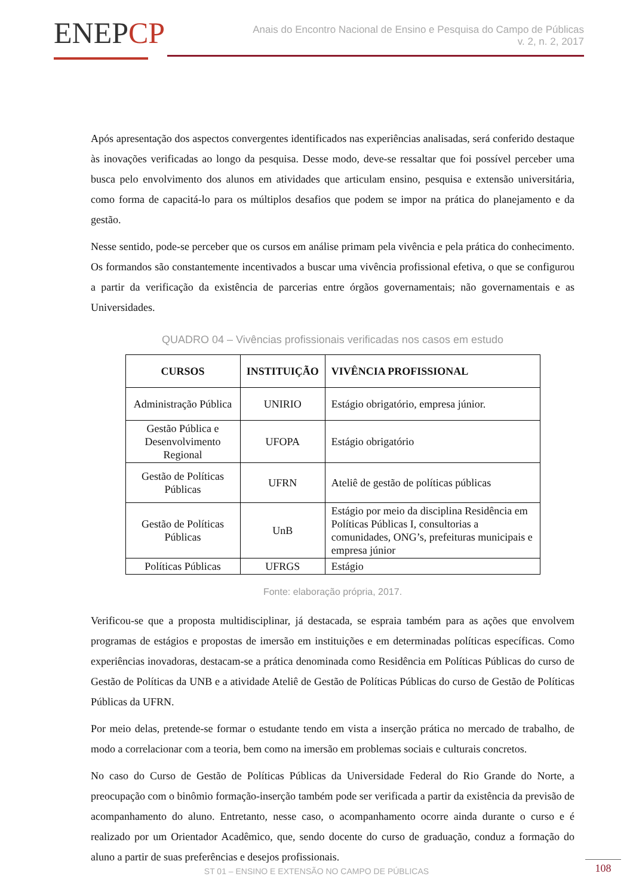ENEPCP
Anais do Encontro Nacional de Ensino e Pesquisa do Campo de Públicas
v. 2, n. 2, 2017
Após apresentação dos aspectos convergentes identificados nas experiências analisadas, será conferido destaque às inovações verificadas ao longo da pesquisa. Desse modo, deve-se ressaltar que foi possível perceber uma busca pelo envolvimento dos alunos em atividades que articulam ensino, pesquisa e extensão universitária, como forma de capacitá-lo para os múltiplos desafios que podem se impor na prática do planejamento e da gestão.
Nesse sentido, pode-se perceber que os cursos em análise primam pela vivência e pela prática do conhecimento. Os formandos são constantemente incentivados a buscar uma vivência profissional efetiva, o que se configurou a partir da verificação da existência de parcerias entre órgãos governamentais; não governamentais e as Universidades.
QUADRO 04 – Vivências profissionais verificadas nos casos em estudo
| CURSOS | INSTITUIÇÃO | VIVÊNCIA PROFISSIONAL |
| --- | --- | --- |
| Administração Pública | UNIRIO | Estágio obrigatório, empresa júnior. |
| Gestão Pública e Desenvolvimento Regional | UFOPA | Estágio obrigatório |
| Gestão de Políticas Públicas | UFRN | Ateliê de gestão de políticas públicas |
| Gestão de Políticas Públicas | UnB | Estágio por meio da disciplina Residência em Políticas Públicas I, consultorias a comunidades, ONG’s, prefeituras municipais e empresa júnior |
| Políticas Públicas | UFRGS | Estágio |
Fonte: elaboração própria, 2017.
Verificou-se que a proposta multidisciplinar, já destacada, se espraia também para as ações que envolvem programas de estágios e propostas de imersão em instituições e em determinadas políticas específicas. Como experiências inovadoras, destacam-se a prática denominada como Residência em Políticas Públicas do curso de Gestão de Políticas da UNB e a atividade Ateliê de Gestão de Políticas Públicas do curso de Gestão de Políticas Públicas da UFRN.
Por meio delas, pretende-se formar o estudante tendo em vista a inserção prática no mercado de trabalho, de modo a correlacionar com a teoria, bem como na imersão em problemas sociais e culturais concretos.
No caso do Curso de Gestão de Políticas Públicas da Universidade Federal do Rio Grande do Norte, a preocupação com o binômio formação-inserção também pode ser verificada a partir da existência da previsão de acompanhamento do aluno. Entretanto, nesse caso, o acompanhamento ocorre ainda durante o curso e é realizado por um Orientador Acadêmico, que, sendo docente do curso de graduação, conduz a formação do aluno a partir de suas preferências e desejos profissionais.
ST 01 – ENSINO E EXTENSÃO NO CAMPO DE PÚBLICAS
108